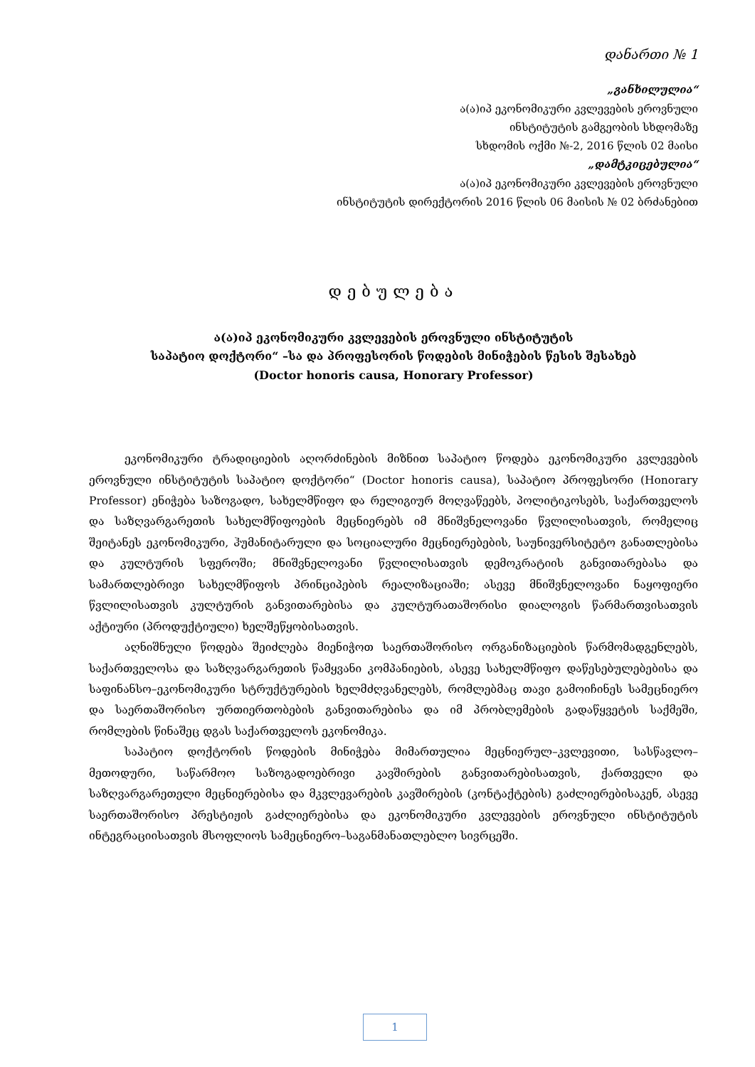დანართი № 1
„განხილულია“
ა(ა)იპ ეკონომიკური კვლევების ეროვნული
ინსტიტუტის გამგეობის სხდომაზე
სხდომის ოქმი №-2, 2016 წლის 02 მაისი
„დამტკიცებულია“
ა(ა)იპ ეკონომიკური კვლევების ეროვნული
ინსტიტუტის დირექტორის 2016 წლის 06 მაისის № 02 ბრძანებით
დებულება
ა(ა)იპ ეკონომიკური კვლევების ეროვნული ინსტიტუტის
საპატიო დოქტორი“ –სა და პროფესორის წოდების მინიჭების წესის შესახებ
(Doctor honoris causa, Honorary Professor)
ეკონომიკური ტრადიციების აღორძინების მიზნით საპატიო წოდება ეკონომიკური კვლევების ეროვნული ინსტიტუტის საპატიო დოქტორი“ (Doctor honoris causa), საპატიო პროფესორი (Honorary Professor) ენიჭება საზოგადო, სახელმწიფო და რელიგიურ მოღვაწეებს, პოლიტიკოსებს, საქართველოს და საზღვარგარეთის სახელმწიფოების მეცნიერებს იმ მნიშვნელოვანი წვლილისათვის, რომელიც შეიტანეს ეკონომიკური, ჰუმანიტარული და სოციალური მეცნიერებების, საუნივერსიტეტო განათლებისა და კულტურის სფეროში; მნიშვნელოვანი წვლილისათვის დემოკრატიის განვითარებასა და სამართლებრივი სახელმწიფოს პრინციპების რეალიზაციაში; ასევე მნიშვნელოვანი ნაყოფიერი წვლილისათვის კულტურის განვითარებისა და კულტურათაშორისი დიალოგის წარმართვისათვის აქტიური (პროდუქტიული) ხელშეწყობისათვის.
აღნიშნული წოდება შეიძლება მიენიჭოთ საერთაშორისო ორგანიზაციების წარმომადგენლებს, საქართველოსა და საზღვარგარეთის წამყვანი კომპანიების, ასევე სახელმწიფო დაწესებულებებისა და საფინანსო–ეკონომიკური სტრუქტურების ხელმძღვანელებს, რომლებმაც თავი გამოიჩინეს სამეცნიერო და საერთაშორისო ურთიერთობების განვითარებისა და იმ პრობლემების გადაწყვეტის საქმეში, რომლების წინაშეც დგას საქართველოს ეკონომიკა.
საპატიო დოქტორის წოდების მინიჭება მიმართულია მეცნიერულ–კვლევითი, სასწავლო–მეთოდური, საწარმოო საზოგადოებრივი კავშირების განვითარებისათვის, ქართველი და საზღვარგარეთელი მეცნიერებისა და მკვლევარების კავშირების (კონტაქტების) გაძლიერებისაკენ, ასევე საერთაშორისო პრესტიჟის გაძლიერებისა და ეკონომიკური კვლევების ეროვნული ინსტიტუტის ინტეგრაციისათვის მსოფლიოს სამეცნიერო–საგანმანათლებლო სივრცეში.
1